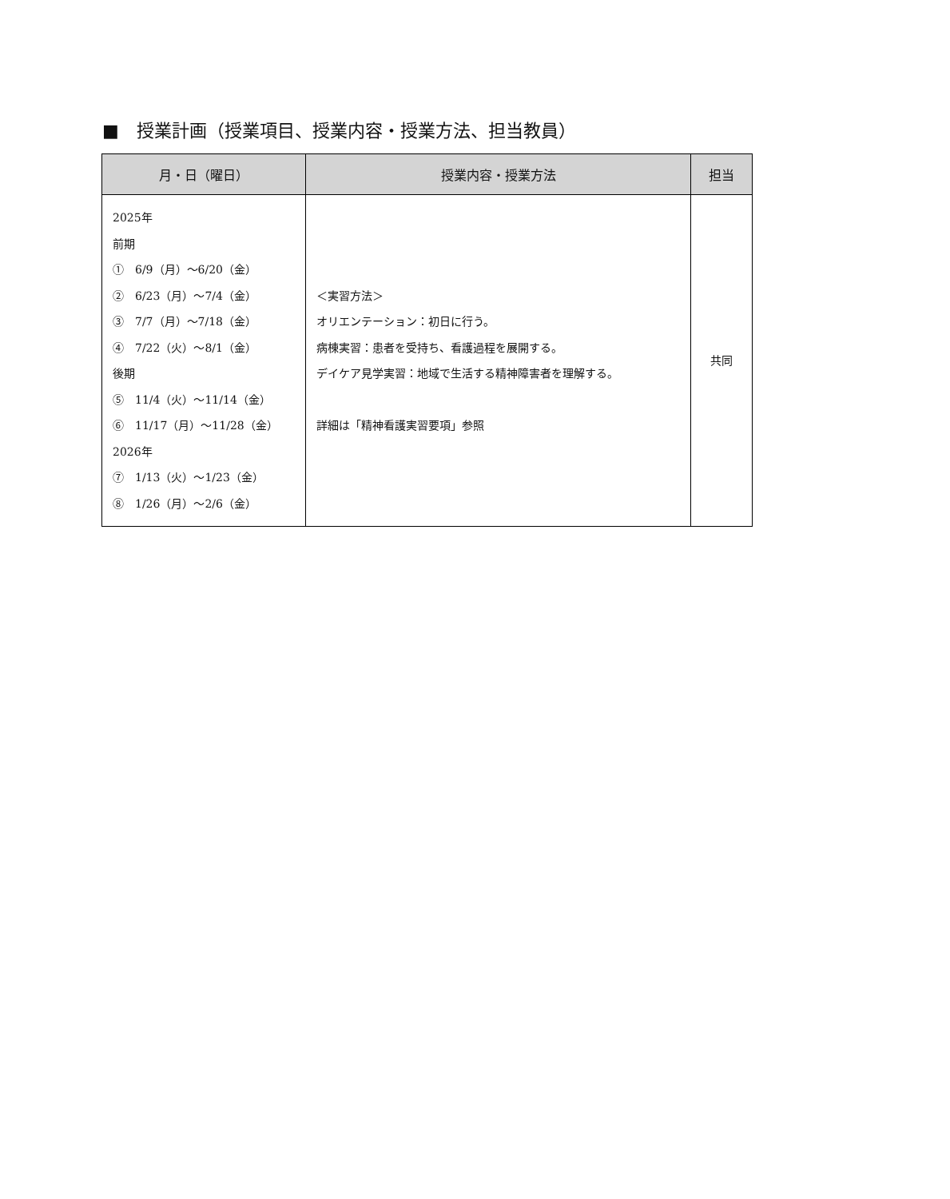■　授業計画（授業項目、授業内容・授業方法、担当教員）
| 月・日（曜日） | 授業内容・授業方法 | 担当 |
| --- | --- | --- |
| 2025年 前期 ① 6/9（月）～6/20（金） ② 6/23（月）～7/4（金） ③ 7/7（月）～7/18（金） ④ 7/22（火）～8/1（金） 後期 ⑤ 11/4（火）～11/14（金） ⑥ 11/17（月）～11/28（金） 2026年 ⑦ 1/13（火）～1/23（金） ⑧ 1/26（月）～2/6（金） | ＜実習方法＞ オリエンテーション：初日に行う。 病棟実習：患者を受持ち、看護過程を展開する。 デイケア見学実習：地域で生活する精神障害者を理解する。 詳細は「精神看護実習要項」参照 | 共同 |